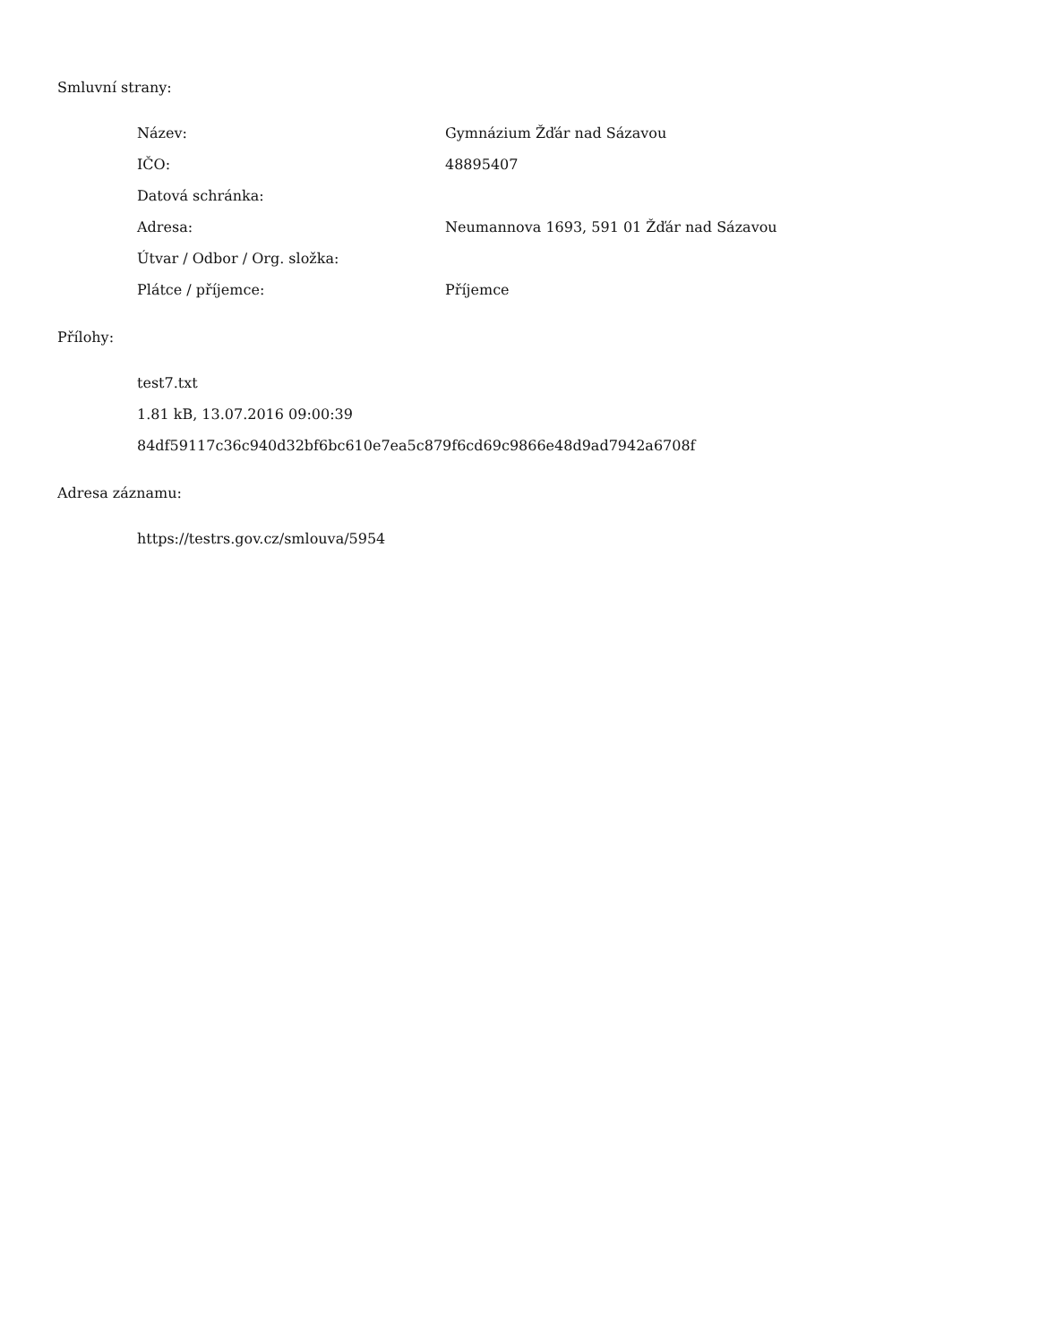Smluvní strany:
| Název: | Gymnázium Žďár nad Sázavou |
| IČO: | 48895407 |
| Datová schránka: | |
| Adresa: | Neumannova 1693, 591 01 Žďár nad Sázavou |
| Útvar / Odbor / Org. složka: | |
| Plátce / příjemce: | Příjemce |
Přílohy:
test7.txt
1.81 kB, 13.07.2016 09:00:39
84df59117c36c940d32bf6bc610e7ea5c879f6cd69c9866e48d9ad7942a6708f
Adresa záznamu:
https://testrs.gov.cz/smlouva/5954